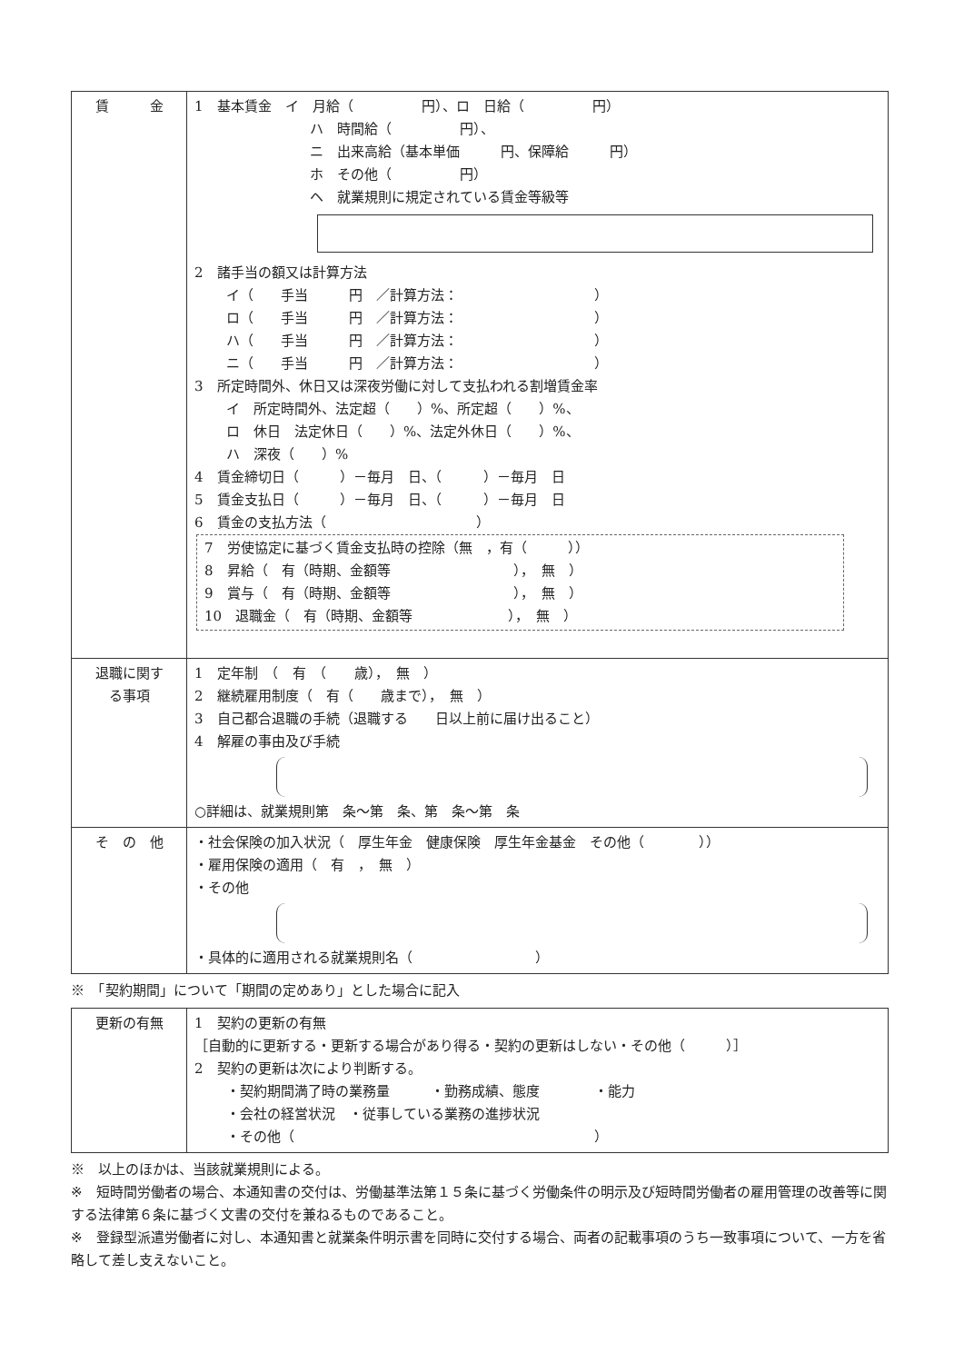| 賃 金 | 1 基本賃金 イ 月給（ 円）、ロ 日給（ 円） ハ 時間給（ 円）、 ニ 出来高給（基本単価 円、保障給 円） ホ その他（ 円） ヘ 就業規則に規定されている賃金等級等 2 諸手当の額又は計算方法 イ（ 手当 円 ／計算方法： ） ロ（ 手当 円 ／計算方法： ） ハ（ 手当 円 ／計算方法： ） ニ（ 手当 円 ／計算方法： ） 3 所定時間外、休日又は深夜労働に対して支払われる割増賃金率 イ 所定時間外、法定超（ ）%、所定超（ ）%、 ロ 休日 法定休日（ ）%、法定外休日（ ）%、 ハ 深夜（ ）% 4 賃金締切日（ ）－毎月 日、（ ）－毎月 日 5 賃金支払日（ ）－毎月 日、（ ）－毎月 日 6 賃金の支払方法（ ） 7 労使協定に基づく賃金支払時の控除（無 ，有（ ）） 8 昇給（ 有（時期、金額等 ）， 無 ） 9 賞与（ 有（時期、金額等 ）， 無 ） 10 退職金（ 有（時期、金額等 ）， 無 ） |
| 退職に関す る事項 | 1 定年制 （ 有 （ 歳）， 無 ） 2 継続雇用制度（ 有（ 歳まで）， 無 ） 3 自己都合退職の手続（退職する 日以上前に届け出ること） 4 解雇の事由及び手続 ○詳細は、就業規則第 条～第 条、第 条～第 条 |
| そ の 他 | ・社会保険の加入状況（ 厚生年金 健康保険 厚生年金基金 その他（ ）） ・雇用保険の適用（ 有 ， 無 ） ・その他 ・具体的に適用される就業規則名（ ） |
※　「契約期間」について「期間の定めあり」とした場合に記入
| 更新の有無 | 1 契約の更新の有無 ［自動的に更新する・更新する場合があり得る・契約の更新はしない・その他（ ）］ 2 契約の更新は次により判断する。 ・契約期間満了時の業務量 ・勤務成績、態度 ・能力 ・会社の経営状況 ・従事している業務の進捗状況 ・その他（ ） |
※　以上のほかは、当該就業規則による。
※　短時間労働者の場合、本通知書の交付は、労働基準法第１５条に基づく労働条件の明示及び短時間労働者の雇用管理の改善等に関する法律第６条に基づく文書の交付を兼ねるものであること。
※　登録型派遣労働者に対し、本通知書と就業条件明示書を同時に交付する場合、両者の記載事項のうち一致事項について、一方を省略して差し支えないこと。